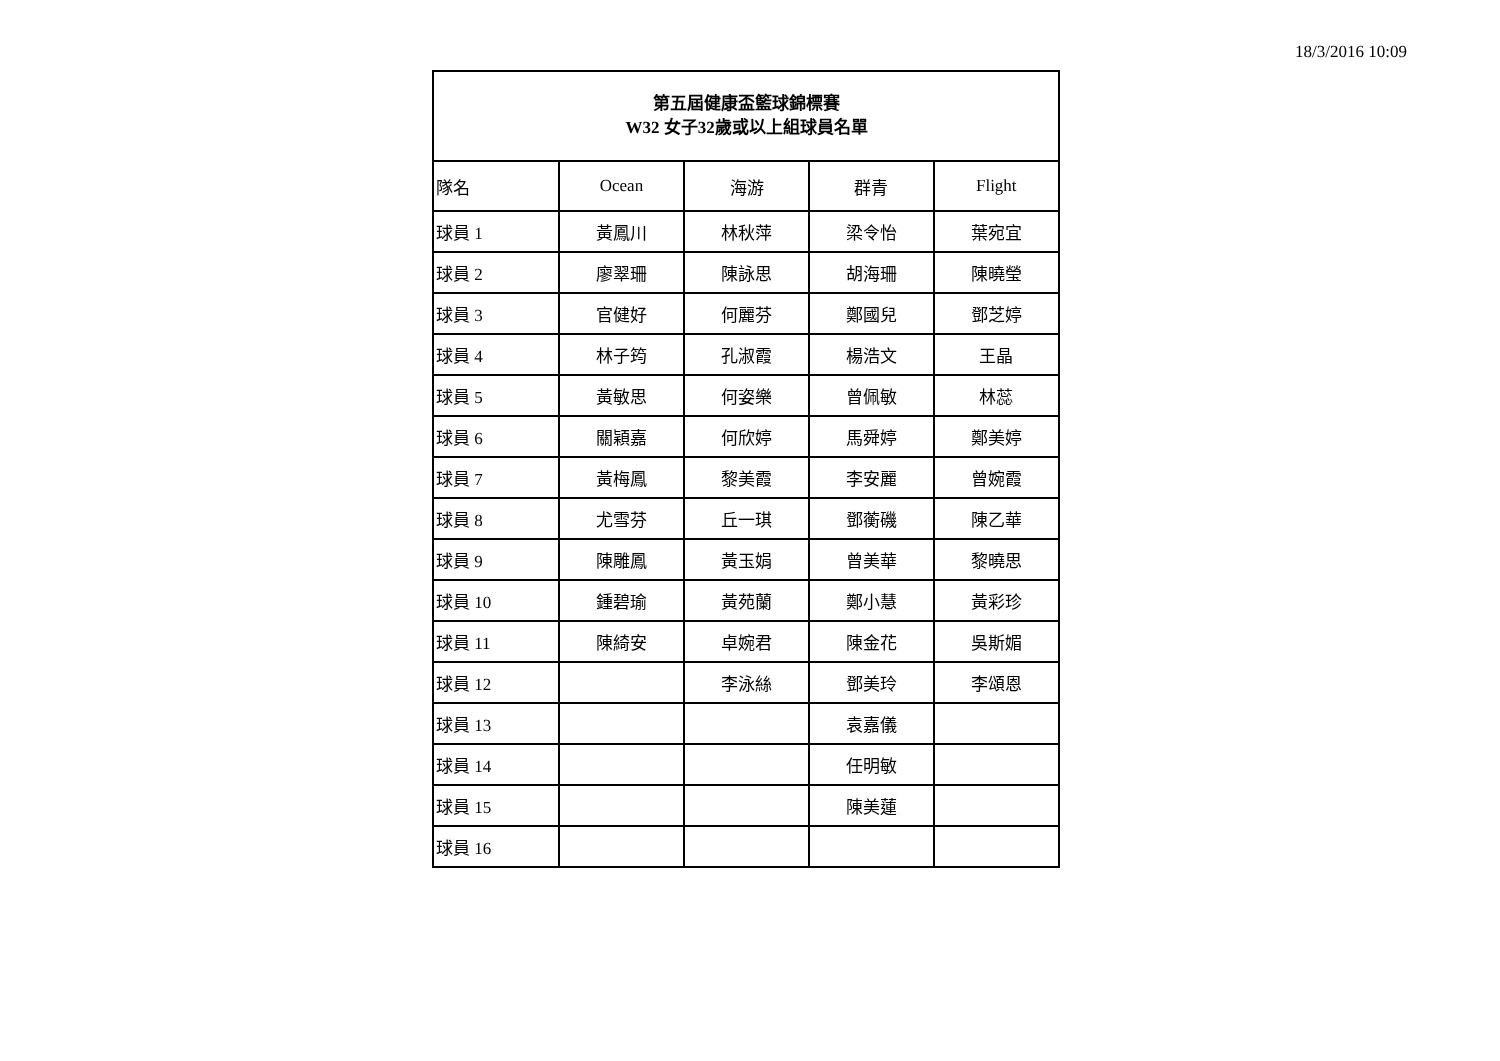18/3/2016 10:09
| 第五屆健康盃籃球錦標賽 W32 女子32歲或以上組球員名單 | | | | |
| --- | --- | --- | --- | --- |
| 隊名 | Ocean | 海游 | 群青 | Flight |
| 球員 1 | 黃鳳川 | 林秋萍 | 梁令怡 | 葉宛宜 |
| 球員 2 | 廖翠珊 | 陳詠思 | 胡海珊 | 陳曉瑩 |
| 球員 3 | 官健好 | 何麗芬 | 鄭國兒 | 鄧芝婷 |
| 球員 4 | 林子筠 | 孔淑霞 | 楊浩文 | 王晶 |
| 球員 5 | 黃敏思 | 何姿樂 | 曾佩敏 | 林蕊 |
| 球員 6 | 關穎嘉 | 何欣婷 | 馬舜婷 | 鄭美婷 |
| 球員 7 | 黃梅鳳 | 黎美霞 | 李安麗 | 曾婉霞 |
| 球員 8 | 尤雪芬 | 丘一琪 | 鄧蘅磯 | 陳乙華 |
| 球員 9 | 陳雕鳳 | 黃玉娟 | 曾美華 | 黎曉思 |
| 球員 10 | 鍾碧瑜 | 黃苑蘭 | 鄭小慧 | 黃彩珍 |
| 球員 11 | 陳綺安 | 卓婉君 | 陳金花 | 吳斯媚 |
| 球員 12 | | 李泳絲 | 鄧美玲 | 李頌恩 |
| 球員 13 | | | 袁嘉儀 | |
| 球員 14 | | | 任明敏 | |
| 球員 15 | | | 陳美蓮 | |
| 球員 16 | | | | |